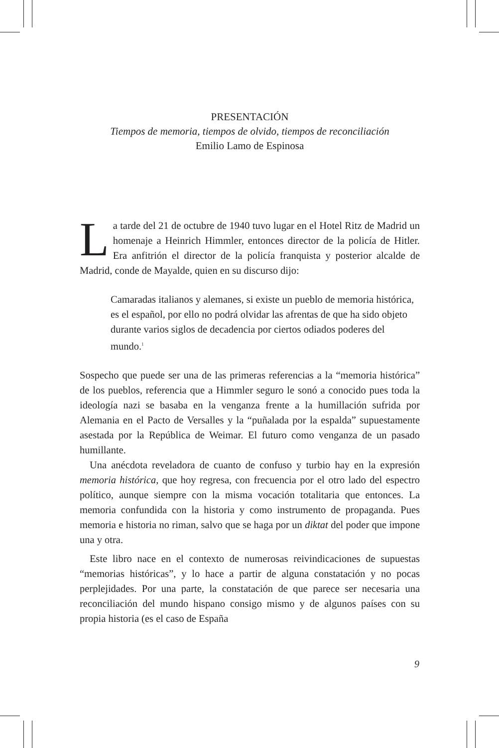PRESENTACIÓN
Tiempos de memoria, tiempos de olvido, tiempos de reconciliación
Emilio Lamo de Espinosa
La tarde del 21 de octubre de 1940 tuvo lugar en el Hotel Ritz de Madrid un homenaje a Heinrich Himmler, entonces director de la policía de Hitler. Era anfitrión el director de la policía franquista y posterior alcalde de Madrid, conde de Mayalde, quien en su discurso dijo:
Camaradas italianos y alemanes, si existe un pueblo de memoria histórica, es el español, por ello no podrá olvidar las afrentas de que ha sido objeto durante varios siglos de decadencia por ciertos odiados poderes del mundo.<sup>1</sup>
Sospecho que puede ser una de las primeras referencias a la “memoria histórica” de los pueblos, referencia que a Himmler seguro le sonó a conocido pues toda la ideología nazi se basaba en la venganza frente a la humillación sufrida por Alemania en el Pacto de Versalles y la “puñalada por la espalda” supuestamente asestada por la República de Weimar. El futuro como venganza de un pasado humillante.
Una anécdota reveladora de cuanto de confuso y turbio hay en la expresión memoria histórica, que hoy regresa, con frecuencia por el otro lado del espectro político, aunque siempre con la misma vocación totalitaria que entonces. La memoria confundida con la historia y como instrumento de propaganda. Pues memoria e historia no riman, salvo que se haga por un diktat del poder que impone una y otra.
Este libro nace en el contexto de numerosas reivindicaciones de supuestas “memorias históricas”, y lo hace a partir de alguna constatación y no pocas perplejidades. Por una parte, la constatación de que parece ser necesaria una reconciliación del mundo hispano consigo mismo y de algunos países con su propia historia (es el caso de España
9